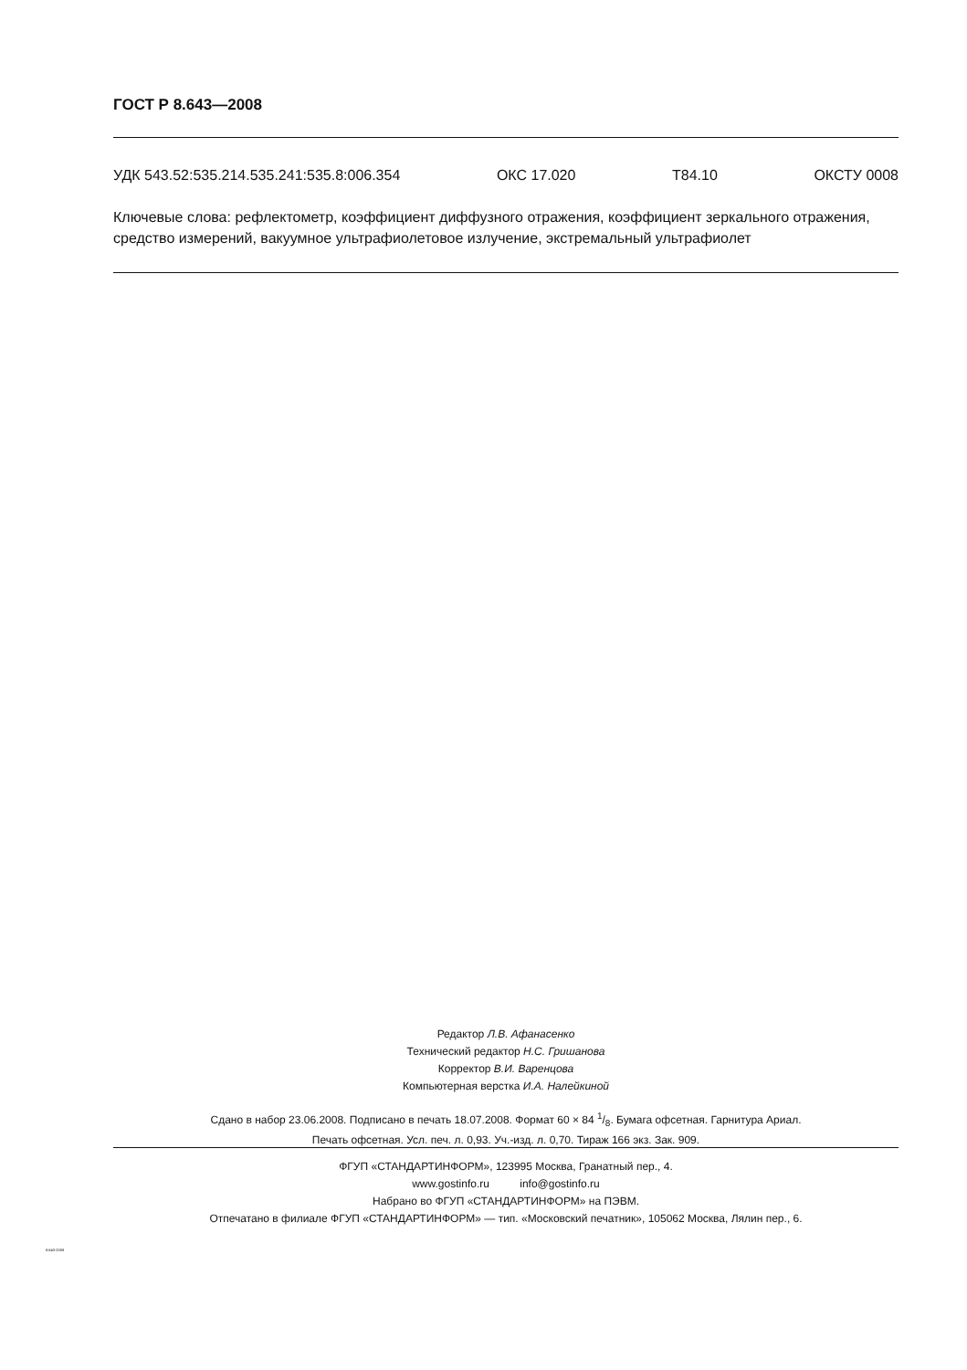ГОСТ Р 8.643—2008
УДК 543.52:535.214.535.241:535.8:006.354 ОКС 17.020 Т84.10 ОКСТУ 0008
Ключевые слова: рефлектометр, коэффициент диффузного отражения, коэффициент зеркального отражения, средство измерений, вакуумное ультрафиолетовое излучение, экстремальный ультрафиолет
Редактор Л.В. Афанасенко
Технический редактор Н.С. Гришанова
Корректор В.И. Варенцова
Компьютерная верстка И.А. Налейкиной
Сдано в набор 23.06.2008. Подписано в печать 18.07.2008. Формат 60 × 84 1/8. Бумага офсетная. Гарнитура Ариал.
Печать офсетная. Усл. печ. л. 0,93. Уч.-изд. л. 0,70. Тираж 166 экз. Зак. 909.
ФГУП «СТАНДАРТИНФОРМ», 123995 Москва, Гранатный пер., 4.
www.gostinfo.ru info@gostinfo.ru
Набрано во ФГУП «СТАНДАРТИНФОРМ» на ПЭВМ.
Отпечатано в филиале ФГУП «СТАНДАРТИНФОРМ» — тип. «Московский печатник», 105062 Москва, Лялин пер., 6.
8.643-2008